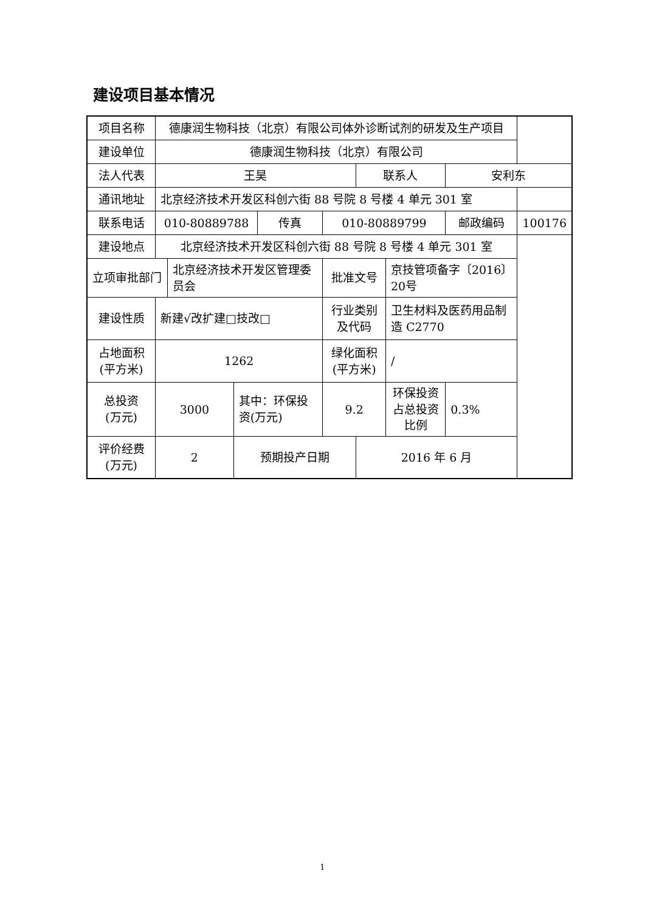建设项目基本情况
| 项目名称 | 德康润生物科技（北京）有限公司体外诊断试剂的研发及生产项目 | | | | | | | | |
| 建设单位 | 德康润生物科技（北京）有限公司 | | | | | | | | |
| 法人代表 | 王昊 | | | | | 联系人 | | 安利东 | |
| 通讯地址 | 北京经济技术开发区科创六街 88 号院 8 号楼 4 单元 301 室 | | | | | | | | |
| 联系电话 | 010-80889788 | | | 传真 | 010-80889799 | | | 邮政编码 | 100176 |
| 建设地点 | 北京经济技术开发区科创六街 88 号院 8 号楼 4 单元 301 室 | | | | | | | | |
| 立项审批部门 | | 北京经济技术开发区管理委员会 | | | 批准文号 | | 京技管项备字〔2016〕20号 | | |
| 建设性质 | 新建√改扩建□技改□ | | | | 行业类别 及代码 | | 卫生材料及医药用品制造 C2770 | | |
| 占地面积 (平方米) | 1262 | | | | 绿化面积 (平方米) | | / | | |
| 总投资 (万元) | 3000 | | 其中：环保投资(万元) | | 9.2 | | 环保投资占总投资比例 | 0.3% | |
| 评价经费 (万元) | 2 | | 预期投产日期 | | | 2016 年 6 月 | | | |
1